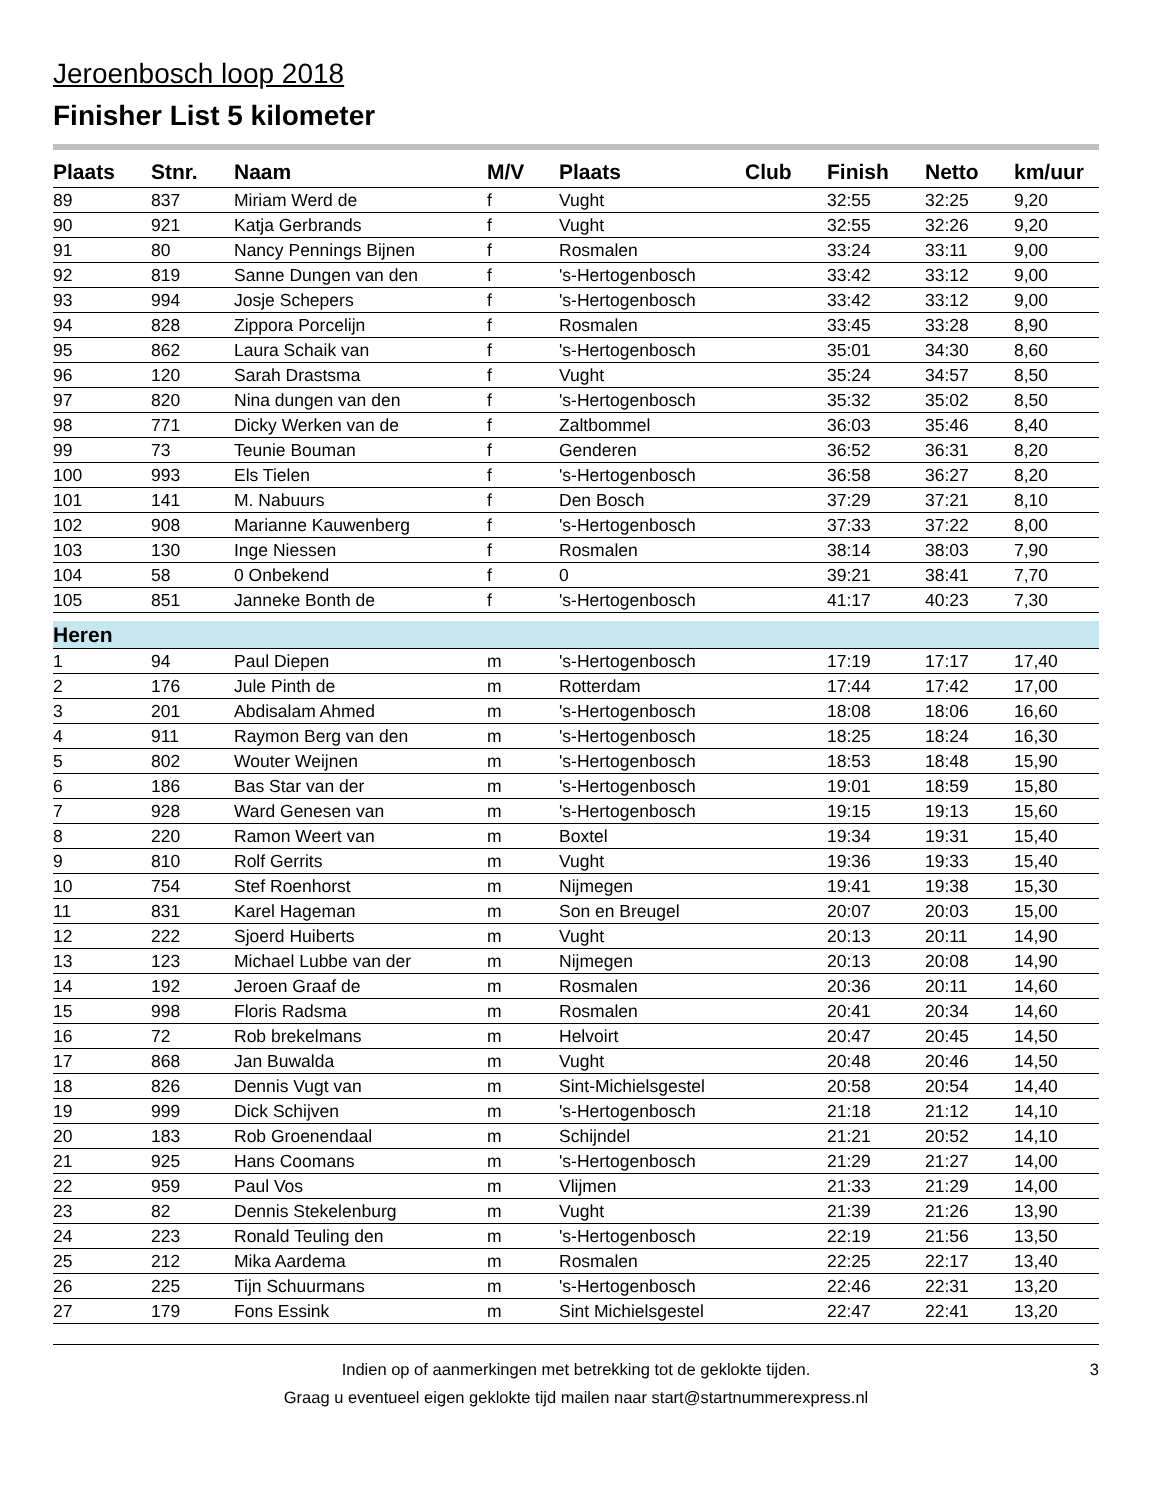Jeroenbosch loop 2018
Finisher List 5 kilometer
| Plaats | Stnr. | Naam | M/V | Plaats | Club | Finish | Netto | km/uur |
| --- | --- | --- | --- | --- | --- | --- | --- | --- |
| 89 | 837 | Miriam Werd de | f | Vught | | 32:55 | 32:25 | 9,20 |
| 90 | 921 | Katja Gerbrands | f | Vught | | 32:55 | 32:26 | 9,20 |
| 91 | 80 | Nancy Pennings Bijnen | f | Rosmalen | | 33:24 | 33:11 | 9,00 |
| 92 | 819 | Sanne Dungen van den | f | 's-Hertogenbosch | | 33:42 | 33:12 | 9,00 |
| 93 | 994 | Josje Schepers | f | 's-Hertogenbosch | | 33:42 | 33:12 | 9,00 |
| 94 | 828 | Zippora Porcelijn | f | Rosmalen | | 33:45 | 33:28 | 8,90 |
| 95 | 862 | Laura Schaik van | f | 's-Hertogenbosch | | 35:01 | 34:30 | 8,60 |
| 96 | 120 | Sarah Drastsma | f | Vught | | 35:24 | 34:57 | 8,50 |
| 97 | 820 | Nina dungen van den | f | 's-Hertogenbosch | | 35:32 | 35:02 | 8,50 |
| 98 | 771 | Dicky Werken van de | f | Zaltbommel | | 36:03 | 35:46 | 8,40 |
| 99 | 73 | Teunie Bouman | f | Genderen | | 36:52 | 36:31 | 8,20 |
| 100 | 993 | Els Tielen | f | 's-Hertogenbosch | | 36:58 | 36:27 | 8,20 |
| 101 | 141 | M. Nabuurs | f | Den Bosch | | 37:29 | 37:21 | 8,10 |
| 102 | 908 | Marianne Kauwenberg | f | 's-Hertogenbosch | | 37:33 | 37:22 | 8,00 |
| 103 | 130 | Inge Niessen | f | Rosmalen | | 38:14 | 38:03 | 7,90 |
| 104 | 58 | 0 Onbekend | f | 0 | | 39:21 | 38:41 | 7,70 |
| 105 | 851 | Janneke Bonth de | f | 's-Hertogenbosch | | 41:17 | 40:23 | 7,30 |
| Heren | | | | | | | | |
| 1 | 94 | Paul Diepen | m | 's-Hertogenbosch | | 17:19 | 17:17 | 17,40 |
| 2 | 176 | Jule Pinth de | m | Rotterdam | | 17:44 | 17:42 | 17,00 |
| 3 | 201 | Abdisalam Ahmed | m | 's-Hertogenbosch | | 18:08 | 18:06 | 16,60 |
| 4 | 911 | Raymon Berg van den | m | 's-Hertogenbosch | | 18:25 | 18:24 | 16,30 |
| 5 | 802 | Wouter Weijnen | m | 's-Hertogenbosch | | 18:53 | 18:48 | 15,90 |
| 6 | 186 | Bas Star van der | m | 's-Hertogenbosch | | 19:01 | 18:59 | 15,80 |
| 7 | 928 | Ward Genesen van | m | 's-Hertogenbosch | | 19:15 | 19:13 | 15,60 |
| 8 | 220 | Ramon Weert van | m | Boxtel | | 19:34 | 19:31 | 15,40 |
| 9 | 810 | Rolf Gerrits | m | Vught | | 19:36 | 19:33 | 15,40 |
| 10 | 754 | Stef Roenhorst | m | Nijmegen | | 19:41 | 19:38 | 15,30 |
| 11 | 831 | Karel Hageman | m | Son en Breugel | | 20:07 | 20:03 | 15,00 |
| 12 | 222 | Sjoerd Huiberts | m | Vught | | 20:13 | 20:11 | 14,90 |
| 13 | 123 | Michael Lubbe van der | m | Nijmegen | | 20:13 | 20:08 | 14,90 |
| 14 | 192 | Jeroen Graaf de | m | Rosmalen | | 20:36 | 20:11 | 14,60 |
| 15 | 998 | Floris Radsma | m | Rosmalen | | 20:41 | 20:34 | 14,60 |
| 16 | 72 | Rob brekelmans | m | Helvoirt | | 20:47 | 20:45 | 14,50 |
| 17 | 868 | Jan Buwalda | m | Vught | | 20:48 | 20:46 | 14,50 |
| 18 | 826 | Dennis Vugt van | m | Sint-Michielsgestel | | 20:58 | 20:54 | 14,40 |
| 19 | 999 | Dick Schijven | m | 's-Hertogenbosch | | 21:18 | 21:12 | 14,10 |
| 20 | 183 | Rob Groenendaal | m | Schijndel | | 21:21 | 20:52 | 14,10 |
| 21 | 925 | Hans Coomans | m | 's-Hertogenbosch | | 21:29 | 21:27 | 14,00 |
| 22 | 959 | Paul Vos | m | Vlijmen | | 21:33 | 21:29 | 14,00 |
| 23 | 82 | Dennis Stekelenburg | m | Vught | | 21:39 | 21:26 | 13,90 |
| 24 | 223 | Ronald Teuling den | m | 's-Hertogenbosch | | 22:19 | 21:56 | 13,50 |
| 25 | 212 | Mika Aardema | m | Rosmalen | | 22:25 | 22:17 | 13,40 |
| 26 | 225 | Tijn Schuurmans | m | 's-Hertogenbosch | | 22:46 | 22:31 | 13,20 |
| 27 | 179 | Fons Essink | m | Sint Michielsgestel | | 22:47 | 22:41 | 13,20 |
Indien op of aanmerkingen met betrekking tot de geklokte tijden. 3
Graag u eventueel eigen geklokte tijd mailen naar start@startnummerexpress.nl